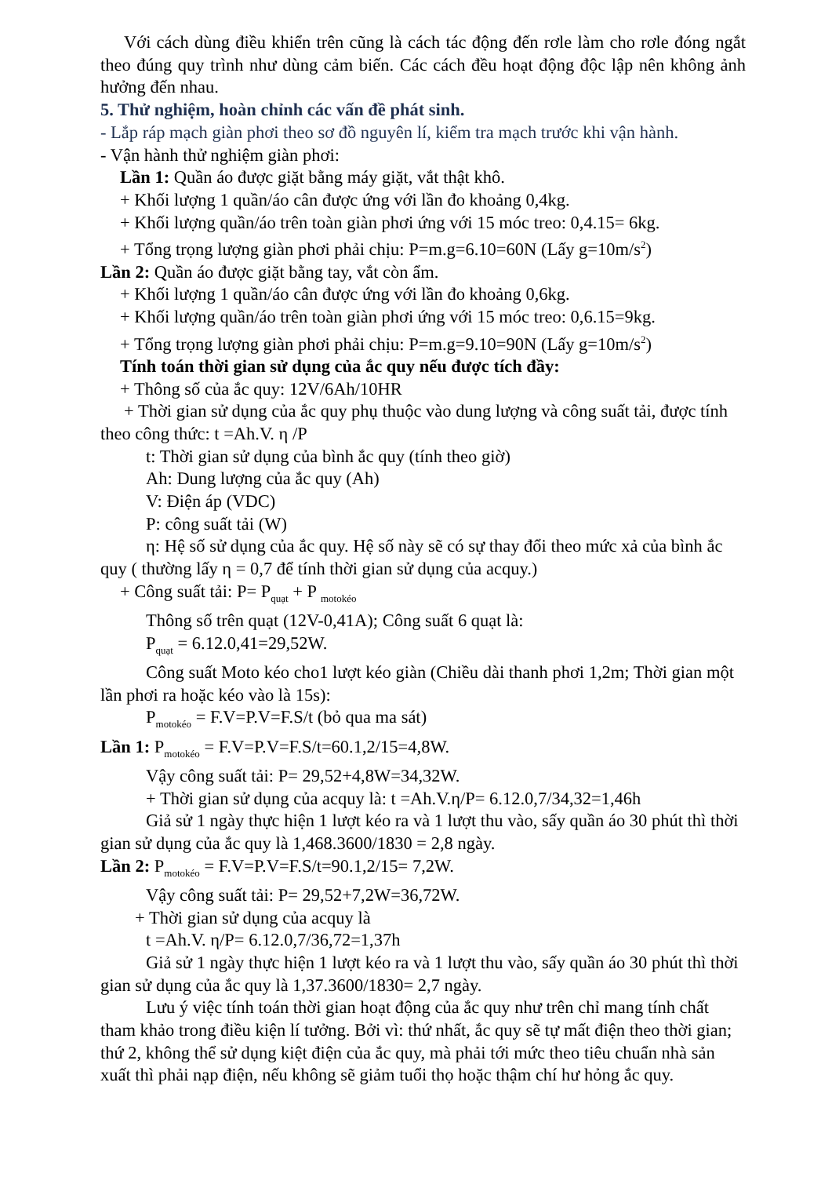Với cách dùng điều khiển trên cũng là cách tác động đến rơle làm cho rơle đóng ngắt theo đúng quy trình như dùng cảm biến. Các cách đều hoạt động độc lập nên không ảnh hưởng đến nhau.
5. Thử nghiệm, hoàn chỉnh các vấn đề phát sinh.
- Lắp ráp mạch giàn phơi theo sơ đồ nguyên lí, kiểm tra mạch trước khi vận hành.
- Vận hành thử nghiệm giàn phơi:
Lần 1: Quần áo được giặt bằng máy giặt, vắt thật khô.
+ Khối lượng 1 quần/áo cân được ứng với lần đo khoảng 0,4kg.
+ Khối lượng quần/áo trên toàn giàn phơi ứng với 15 móc treo: 0,4.15= 6kg.
+ Tổng trọng lượng giàn phơi phải chịu: P=m.g=6.10=60N (Lấy g=10m/s<sup>2</sup>)
Lần 2: Quần áo được giặt bằng tay, vắt còn ẩm.
+ Khối lượng 1 quần/áo cân được ứng với lần đo khoảng 0,6kg.
+ Khối lượng quần/áo trên toàn giàn phơi ứng với 15 móc treo: 0,6.15=9kg.
+ Tổng trọng lượng giàn phơi phải chịu: P=m.g=9.10=90N (Lấy g=10m/s<sup>2</sup>)
Tính toán thời gian sử dụng của ắc quy nếu được tích đầy:
+ Thông số của ắc quy: 12V/6Ah/10HR
+ Thời gian sử dụng của ắc quy phụ thuộc vào dung lượng và công suất tải, được tính theo công thức: t =Ah.V. η /P
t: Thời gian sử dụng của bình ắc quy (tính theo giờ)
Ah: Dung lượng của ắc quy (Ah)
V: Điện áp (VDC)
P: công suất tải (W)
η: Hệ số sử dụng của ắc quy. Hệ số này sẽ có sự thay đổi theo mức xả của bình ắc quy ( thường lấy η = 0,7 để tính thời gian sử dụng của acquy.)
+ Công suất tải: P= P<sub>quạt</sub> + P <sub>motokéo</sub>
Thông số trên quạt (12V-0,41A); Công suất 6 quạt là:
P<sub>quạt</sub> = 6.12.0,41=29,52W.
Công suất Moto kéo cho1 lượt kéo giàn (Chiều dài thanh phơi 1,2m; Thời gian một lần phơi ra hoặc kéo vào là 15s):
P<sub>motokéo</sub> = F.V=P.V=F.S/t (bỏ qua ma sát)
Lần 1: P<sub>motokéo</sub> = F.V=P.V=F.S/t=60.1,2/15=4,8W.
Vậy công suất tải: P= 29,52+4,8W=34,32W.
+ Thời gian sử dụng của acquy là: t =Ah.V.η/P= 6.12.0,7/34,32=1,46h
Giả sử 1 ngày thực hiện 1 lượt kéo ra và 1 lượt thu vào, sấy quần áo 30 phút thì thời gian sử dụng của ắc quy là 1,468.3600/1830 = 2,8 ngày.
Lần 2: P<sub>motokéo</sub> = F.V=P.V=F.S/t=90.1,2/15= 7,2W.
Vậy công suất tải: P= 29,52+7,2W=36,72W.
+ Thời gian sử dụng của acquy là
t =Ah.V. η/P= 6.12.0,7/36,72=1,37h
Giả sử 1 ngày thực hiện 1 lượt kéo ra và 1 lượt thu vào, sấy quần áo 30 phút thì thời gian sử dụng của ắc quy là 1,37.3600/1830= 2,7 ngày.
Lưu ý việc tính toán thời gian hoạt động của ắc quy như trên chỉ mang tính chất tham khảo trong điều kiện lí tưởng. Bởi vì: thứ nhất, ắc quy sẽ tự mất điện theo thời gian; thứ 2, không thể sử dụng kiệt điện của ắc quy, mà phải tới mức theo tiêu chuẩn nhà sản xuất thì phải nạp điện, nếu không sẽ giảm tuổi thọ hoặc thậm chí hư hỏng ắc quy.